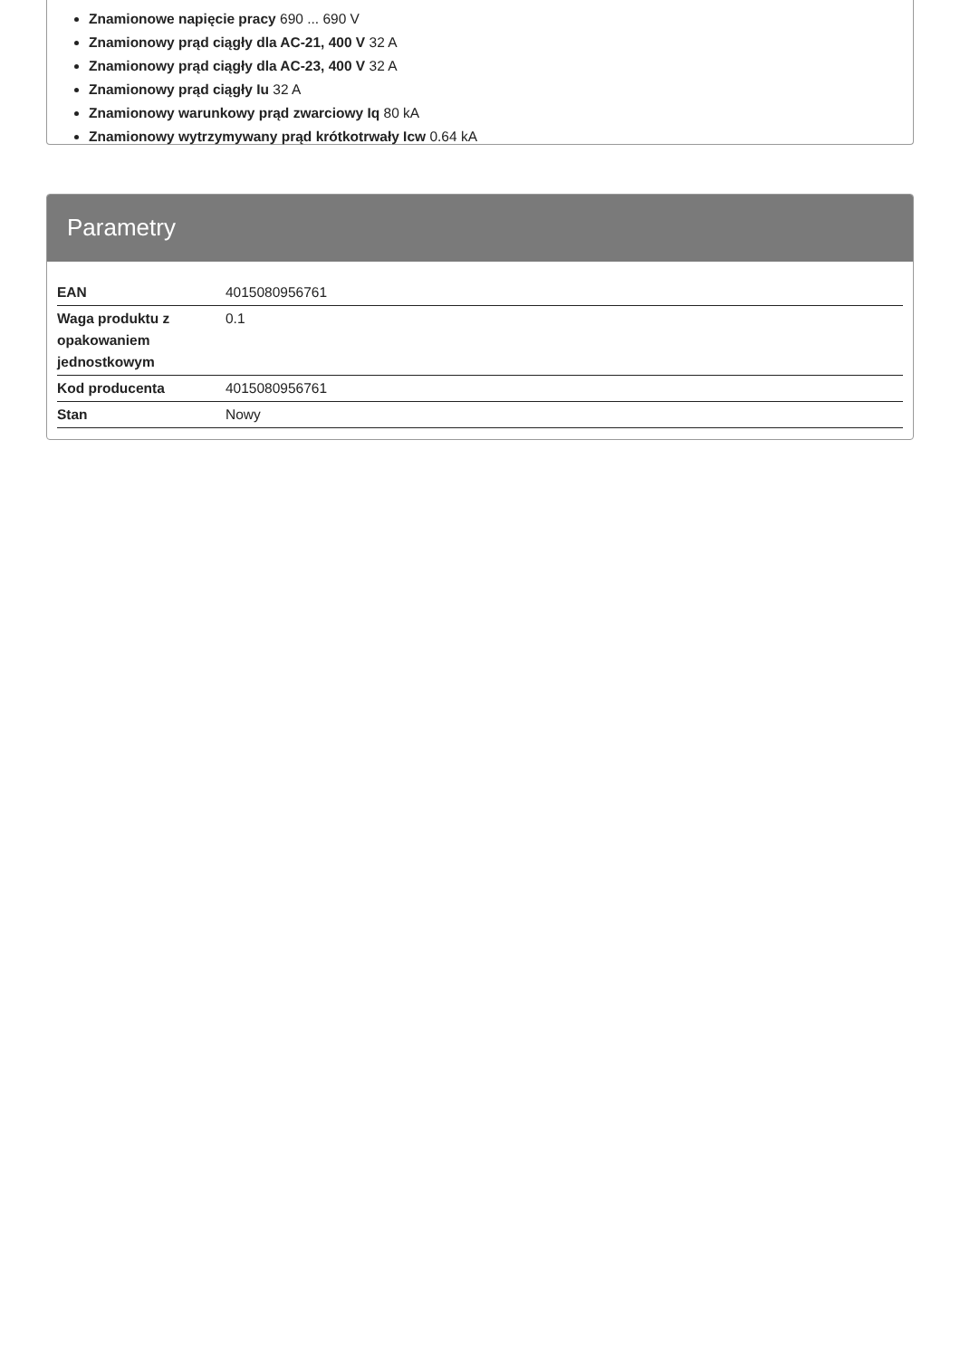Znamionowe napięcie pracy 690 ... 690 V
Znamionowy prąd ciągły dla AC-21, 400 V 32 A
Znamionowy prąd ciągły dla AC-23, 400 V 32 A
Znamionowy prąd ciągły Iu 32 A
Znamionowy warunkowy prąd zwarciowy Iq 80 kA
Znamionowy wytrzymywany prąd krótkotrwały Icw 0.64 kA
Parametry
| EAN | 4015080956761 |
| Waga produktu z opakowaniem jednostkowym | 0.1 |
| Kod producenta | 4015080956761 |
| Stan | Nowy |